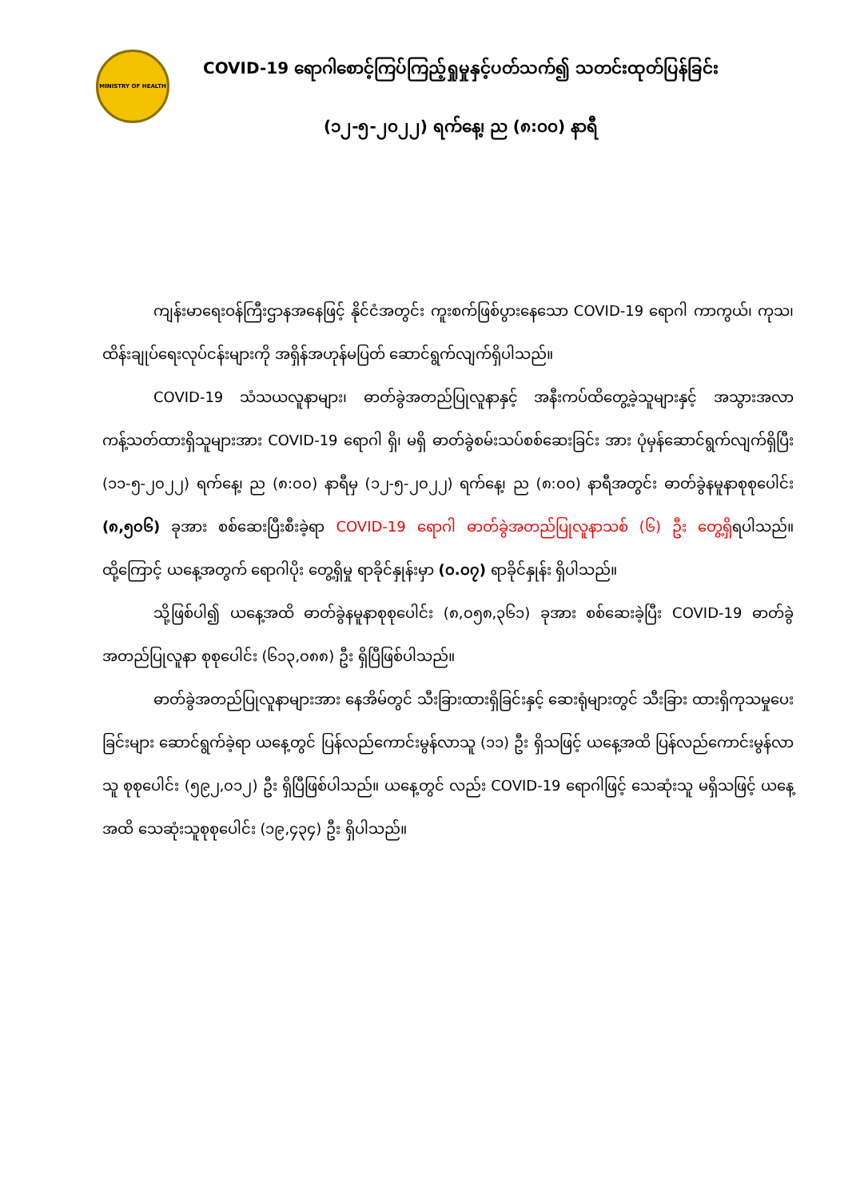MINISTRY OF HEALTH
COVID-19 ရောဂါစောင့်ကြပ်ကြည့်ရှုမှုနှင့်ပတ်သက်၍ သတင်းထုတ်ပြန်ခြင်း
(၁၂-၅-၂၀၂၂) ရက်နေ့၊ ည (၈:၀၀) နာရီ
ကျန်းမာရေးဝန်ကြီးဌာနအနေဖြင့် နိုင်ငံအတွင်း ကူးစက်ဖြစ်ပွားနေသော COVID-19 ရောဂါ ကာကွယ်၊ ကုသ၊ ထိန်းချုပ်ရေးလုပ်ငန်းများကို အရှိန်အဟုန်မပြတ် ဆောင်ရွက်လျက်ရှိပါသည်။
COVID-19 သံသယလူနာများ၊ ဓာတ်ခွဲအတည်ပြုလူနာနှင့် အနီးကပ်ထိတွေ့ခဲ့သူများနှင့် အသွားအလာကန့်သတ်ထားရှိသူများအား COVID-19 ရောဂါ ရှိ၊ မရှိ ဓာတ်ခွဲစမ်းသပ်စစ်ဆေးခြင်း အား ပုံမှန်ဆောင်ရွက်လျက်ရှိပြီး (၁၁-၅-၂၀၂၂) ရက်နေ့၊ ည (၈:၀၀) နာရီမှ (၁၂-၅-၂၀၂၂) ရက်နေ့၊ ည (၈:၀၀) နာရီအတွင်း ဓာတ်ခွဲနမူနာစုစုပေါင်း (၈,၅၀၆) ခုအား စစ်ဆေးပြီးစီးခဲ့ရာ COVID-19 ရောဂါ ဓာတ်ခွဲအတည်ပြုလူနာသစ် (၆) ဦး တွေ့ရှိရပါသည်။ ထို့ကြောင့် ယနေ့အတွက် ရောဂါပိုး တွေ့ရှိမှု ရာခိုင်နှုန်းမှာ (၀.၀၇) ရာခိုင်နှုန်း ရှိပါသည်။
သို့ဖြစ်ပါ၍ ယနေ့အထိ ဓာတ်ခွဲနမူနာစုစုပေါင်း (၈,၀၅၈,၃၆၁) ခုအား စစ်ဆေးခဲ့ပြီး COVID-19 ဓာတ်ခွဲအတည်ပြုလူနာ စုစုပေါင်း (၆၁၃,၀၈၈) ဦး ရှိပြီဖြစ်ပါသည်။
ဓာတ်ခွဲအတည်ပြုလူနာများအား နေအိမ်တွင် သီးခြားထားရှိခြင်းနှင့် ဆေးရုံများတွင် သီးခြား ထားရှိကုသမှုပေးခြင်းများ ဆောင်ရွက်ခဲ့ရာ ယနေ့တွင် ပြန်လည်ကောင်းမွန်လာသူ (၁၁) ဦး ရှိသဖြင့် ယနေ့အထိ ပြန်လည်ကောင်းမွန်လာသူ စုစုပေါင်း (၅၉၂,၀၁၂) ဦး ရှိပြီဖြစ်ပါသည်။ ယနေ့တွင် လည်း COVID-19 ရောဂါဖြင့် သေဆုံးသူ မရှိသဖြင့် ယနေ့အထိ သေဆုံးသူစုစုပေါင်း (၁၉,၄၃၄) ဦး ရှိပါသည်။